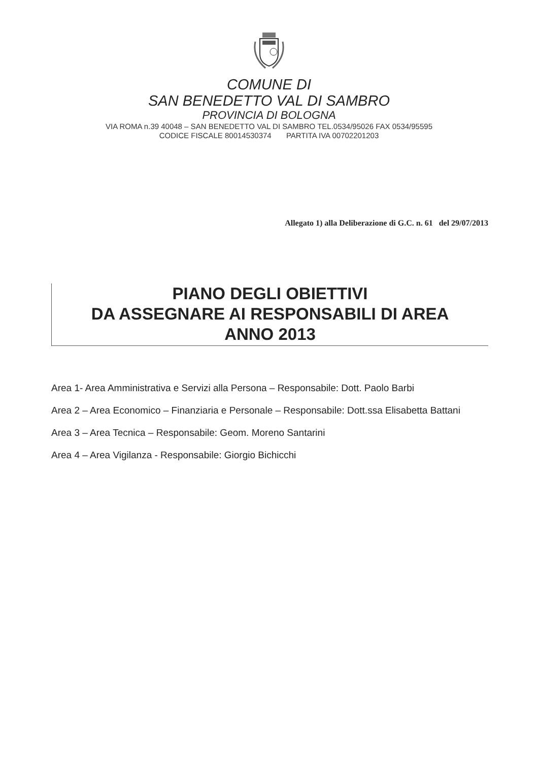COMUNE DI
SAN BENEDETTO VAL DI SAMBRO
PROVINCIA DI BOLOGNA
VIA ROMA n.39 40048 – SAN BENEDETTO VAL DI SAMBRO TEL.0534/95026 FAX 0534/95595
CODICE FISCALE 80014530374 PARTITA IVA 00702201203
Allegato 1) alla Deliberazione di G.C. n. 61 del 29/07/2013
PIANO DEGLI OBIETTIVI
DA ASSEGNARE AI RESPONSABILI DI AREA
ANNO 2013
Area 1- Area Amministrativa e Servizi alla Persona – Responsabile: Dott. Paolo Barbi
Area 2 – Area Economico – Finanziaria e Personale – Responsabile: Dott.ssa Elisabetta Battani
Area 3 – Area Tecnica – Responsabile: Geom. Moreno Santarini
Area 4 – Area Vigilanza - Responsabile: Giorgio Bichicchi